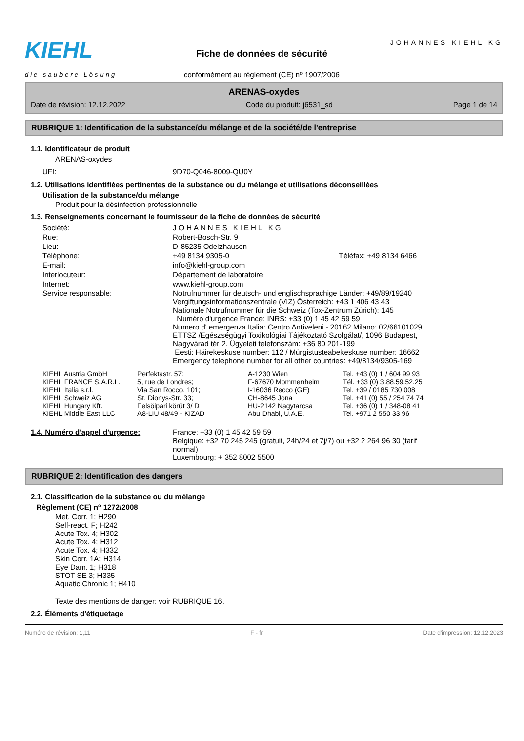KIEHL
die saubere Lösung
Fiche de données de sécurité
conformément au règlement (CE) nº 1907/2006
JOHANNES KIEHL KG
ARENAS-oxydes
Date de révision: 12.12.2022 Code du produit: j6531_sd Page 1 de 14
RUBRIQUE 1: Identification de la substance/du mélange et de la société/de l'entreprise
1.1. Identificateur de produit
ARENAS-oxydes
| UFI: | 9D70-Q046-8009-QU0Y |
1.2. Utilisations identifiées pertinentes de la substance ou du mélange et utilisations déconseillées
Utilisation de la substance/du mélange
Produit pour la désinfection professionnelle
1.3. Renseignements concernant le fournisseur de la fiche de données de sécurité
| Société: | JOHANNES KIEHL KG | |
| Rue: | Robert-Bosch-Str. 9 | |
| Lieu: | D-85235 Odelzhausen | |
| Téléphone: | +49 8134 9305-0 | Téléfax: +49 8134 6466 |
| E-mail: | info@kiehl-group.com | |
| Interlocuteur: | Département de laboratoire | |
| Internet: | www.kiehl-group.com | |
| Service responsable: | Notrufnummer für deutsch- und englischsprachige Länder: +49/89/19240 Vergiftungsinformationszentrale (VIZ) Österreich: +43 1 406 43 43 Nationale Notrufnummer für die Schweiz (Tox-Zentrum Zürich): 145 Numéro d'urgence France: INRS: +33 (0) 1 45 42 59 59 Numero d' emergenza Italia: Centro Antiveleni - 20162 Milano: 02/66101029 ETTSZ /Egészségügyi Toxikológiai Tájékoztató Szolgálat/, 1096 Budapest, Nagyvárad tér 2. Ügyeleti telefonszám: +36 80 201-199 Eesti: Häirekeskuse number: 112 / Mürgistusteabekeskuse number: 16662 Emergency telephone number for all other countries: +49/8134/9305-169 | |
| KIEHL Austria GmbH | Perfektastr. 57; | A-1230 Wien | Tel. +43 (0) 1 / 604 99 93 |
| KIEHL FRANCE S.A.R.L. | 5, rue de Londres; | F-67670 Mommenheim | Tél. +33 (0) 3.88.59.52.25 |
| KIEHL Italia s.r.l. | Via San Rocco, 101; | I-16036 Recco (GE) | Tel. +39 / 0185 730 008 |
| KIEHL Schweiz AG | St. Dionys-Str. 33; | CH-8645 Jona | Tel. +41 (0) 55 / 254 74 74 |
| KIEHL Hungary Kft. | Felsöipari körút 3/ D | HU-2142 Nagytarcsa | Tel. +36 (0) 1 / 348-08 41 |
| KIEHL Middle East LLC | A8-LIU 48/49 - KIZAD | Abu Dhabi, U.A.E. | Tel. +971 2 550 33 96 |
| 1.4. Numéro d'appel d'urgence: | France: +33 (0) 1 45 42 59 59 Belgique: +32 70 245 245 (gratuit, 24h/24 et 7j/7) ou +32 2 264 96 30 (tarif normal) Luxembourg: + 352 8002 5500 |
RUBRIQUE 2: Identification des dangers
2.1. Classification de la substance ou du mélange
Règlement (CE) nº 1272/2008
Met. Corr. 1; H290
Self-react. F; H242
Acute Tox. 4; H302
Acute Tox. 4; H312
Acute Tox. 4; H332
Skin Corr. 1A; H314
Eye Dam. 1; H318
STOT SE 3; H335
Aquatic Chronic 1; H410
Texte des mentions de danger: voir RUBRIQUE 16.
2.2. Éléments d'étiquetage
Numéro de révision: 1,11 F - fr Date d'impression: 12.12.2023